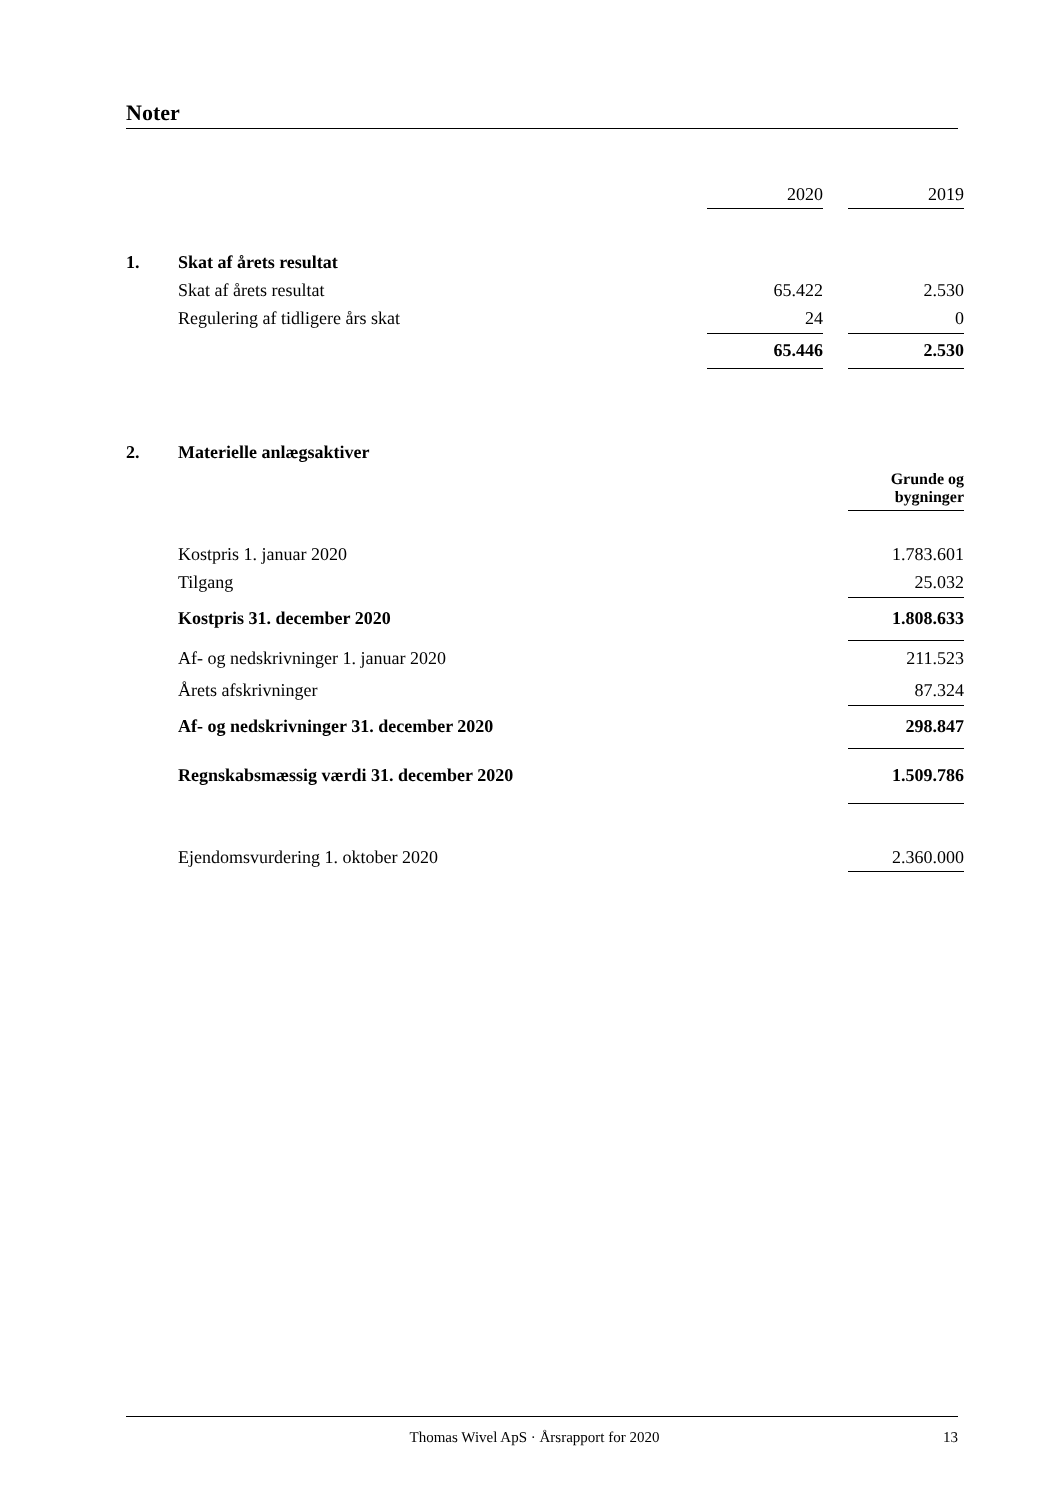Noter
| | | 2020 | | 2019 |
| 1. | Skat af årets resultat | | | |
| | Skat af årets resultat | 65.422 | | 2.530 |
| | Regulering af tidligere års skat | 24 | | 0 |
| | | 65.446 | | 2.530 |
| 2. | Materielle anlægsaktiver | | | |
| | | | | Grunde og bygninger |
| | Kostpris 1. januar 2020 | | | 1.783.601 |
| | Tilgang | | | 25.032 |
| | Kostpris 31. december 2020 | | | 1.808.633 |
| | Af- og nedskrivninger 1. januar 2020 | | | 211.523 |
| | Årets afskrivninger | | | 87.324 |
| | Af- og nedskrivninger 31. december 2020 | | | 298.847 |
| | Regnskabsmæssig værdi 31. december 2020 | | | 1.509.786 |
| | Ejendomsvurdering 1. oktober 2020 | | | 2.360.000 |
Thomas Wivel ApS · Årsrapport for 2020 13